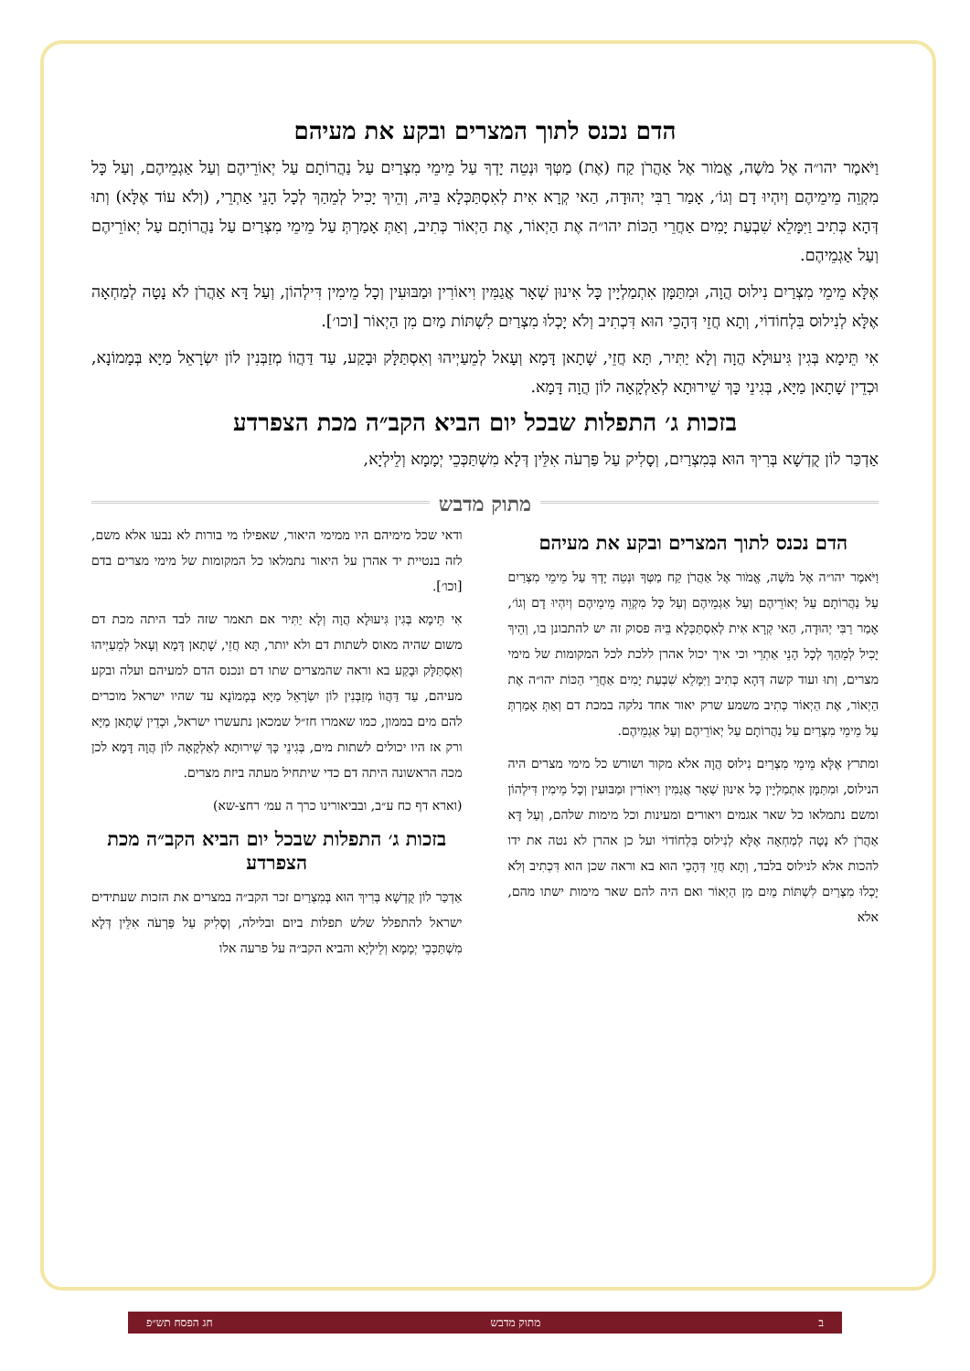הדם נכנס לתוך המצרים ובקע את מעיהם
וַיֹּאמֶר יהו״ה אֶל מֹשֶׁה, אֱמֹור אֶל אַהֲרֹן קַח (אֶת) מַטְּךָ וּנְטֵה יָדְךָ עַל מֵימֵי מִצְרַיִם עַל נַהֲרוֹתָם עַל יְאוֹרֵיהֶם וְעַל אַגְמֵיהֶם, וְעַל כָּל מִקְוֵה מֵימֵיהֶם וְיִהְיוּ דָם וְגוֹ׳, אָמַר רַבִּי יְהוּדָה, הַאי קְרָא אִית לְאִסְתַּכְּלָא בֵּיהּ, וְהֵיךְ יָכִיל לְמֵהַךְ לְכָל הָנֵי אַתְרֵי, (וְלֹא עוֹד אֶלָּא) וְתוּ דְּהָא כְּתִיב וַיִּמָּלֵא שִׁבְעַת יָמִים אַחֲרֵי הַכּוֹת יהו״ה אֶת הַיְאוֹר, אֶת הַיְאוֹר כְּתִיב, וְאַתְּ אָמַרְתְּ עַל מֵימֵי מִצְרַיִם עַל נַהֲרוֹתָם עַל יְאוֹרֵיהֶם וְעַל אַגְמֵיהֶם.
אֶלָּא מֵימֵי מִצְרַיִם נִילוּס הֲוָה, וּמִתַּמָּן אִתְמַלְיָין כָּל אִינוּן שְׁאָר אֲגַמִּין וִיאוֹרִין וּמַבּוּעִין וְכָל מֵימִין דִּילְהוֹן, וְעַל דָּא אַהֲרֹן לֹא נָטָה לְמַחְאָה אֶלָּא לְנִילוּס בִּלְחוֹדוֹי, וְתָא חֲזֵי דְּהָכֵי הוּא דִּכְתִיב וְלֹא יָכְלוּ מִצְרַיִם לִשְׁתּוֹת מַיִם מִן הַיְאוֹר [וכו׳].
אִי תֵּימָא בְּגִין גִּיעוּלָא הֲוָה וְלָא יַתִּיר, תָּא חֲזֵי, שָׁתָאן דָּמָא וְעָאל לְמֵעַיְיהוּ וְאִסְתַּלָּק וּבָקַע, עַד דַּהֲווֹ מְזַבְּנִין לוֹן יִשְׂרָאֵל מַיָּא בְּמָמוֹנָא, וּכְדֵין שָׁתָאן מַיָּא, בְּגִינֵי כָּךְ שֵׁירוּתָא לְאַלְקָאָה לוֹן הֲוָה דָּמָא.
בזכות ג׳ התפלות שבכל יום הביא הקב״ה מכת הצפרדע
אַדְכַּר לוֹן קֻדְשָׁא בְּרִיךְ הוּא בְּמִצְרַיִם, וְסָלִיק עַל פַּרְעֹה אִלֵּין דְּלָא מִשְׁתַּכְּכֵי יְמָמָא וְלֵילְיָא,
מתוק מדבש
הדם נכנס לתוך המצרים ובקע את מעיהם
וַיֹּאמֶר יהו״ה אֶל מֹשֶׁה, אֱמֹור אֶל אַהֲרֹן קַח מַטְּךָ וּנְטֵה יָדְךָ עַל מֵימֵי מִצְרַיִם עַל נַהֲרוֹתָם עַל יְאוֹרֵיהֶם וְעַל אַגְמֵיהֶם וְעַל כָּל מִקְוֵה מֵימֵיהֶם וְיִהְיוּ דָם וְגוֹ׳, אָמַר רַבִּי יְהוּדָה, הַאי קְרָא אִית לְאִסְתַּכְּלָא בֵּיהּ פסוק זה יש להתבונן בו, וְהֵיךְ יָכִיל לְמֵהַךְ לְכָל הָנֵי אַתְרֵי וכי איך יכול אהרן ללכת לכל המקומות של מימי מצרים, וְתוּ ועוד קשה דְּהָא כְּתִיב וַיִּמָּלֵא שִׁבְעַת יָמִים אַחֲרֵי הַכּוֹת יהו״ה אֶת הַיְאוֹר, אֶת הַיְאוֹר כְּתִיב משמע שרק יאור אחד נלקה במכת דם וְאַתְּ אָמַרְתְּ עַל מֵימֵי מִצְרַיִם עַל נַהֲרוֹתָם עַל יְאוֹרֵיהֶם וְעַל אַגְמֵיהֶם.
ומתרץ אֶלָּא מֵימֵי מִצְרַיִם נִילוּס הֲוָה אלא מקור ושורש כל מימי מצרים היה הנילוס, וּמִתַּמָּן אִתְמַלְיָין כָּל אִינוּן שְׁאָר אֲגַמִּין וִיאוֹרִין וּמַבּוּעִין וְכָל מֵימִין דִּילְהוֹן ומשם נתמלאו כל שאר אגמים ויאורים ומעינות וכל מימות שלהם, וְעַל דָּא אַהֲרֹן לֹא נָטָה לְמַחְאָה אֶלָּא לְנִילוּס בִּלְחוֹדוֹי ועל כן אהרן לא נטה את ידו להכות אלא לנילוס בלבד, וְתָא חֲזֵי דְּהָכֵי הוּא בא וראה שכן הוא דִּכְתִיב וְלֹא יָכְלוּ מִצְרַיִם לִשְׁתּוֹת מַיִם מִן הַיְאוֹר ואם היה להם שאר מימות ישתו מהם, אלא
ודאי שכל מימיהם היו ממימי היאור, שאפילו מי בורות לא נבעו אלא משם, לזה בנטיית יד אהרן על היאור נתמלאו כל המקומות של מימי מצרים בדם [וכו׳].
אִי תֵּימָא בְּגִין גִּיעוּלָא הֲוָה וְלָא יַתִּיר אם תאמר שזה לבד היתה מכת דם משום שהיה מאוס לשתות דם ולא יותר, תָּא חֲזֵי, שָׁתָאן דָּמָא וְעָאל לְמֵעַיְיהוּ וְאִסְתַּלָּק וּבָקַע בא וראה שהמצרים שתו דם ונכנס הדם למעיהם ועלה ובקע מעיהם, עַד דַּהֲווֹ מְזַבְּנִין לוֹן יִשְׂרָאֵל מַיָּא בְּמָמוֹנָא עד שהיו ישראל מוכרים להם מים בממון, כמו שאמרו חז״ל שמכאן נתעשרו ישראל, וּכְדֵין שָׁתָאן מַיָּא ורק אז היו יכולים לשתות מים, בְּגִינֵי כָּךְ שֵׁירוּתָא לְאַלְקָאָה לוֹן הֲוָה דָּמָא לכן מכה הראשונה היתה דם כדי שיתחיל מעתה ביזת מצרים.
(וארא דף כח ע״ב, ובביאורינו כרך ה עמ׳ רחצ-שא)
בזכות ג׳ התפלות שבכל יום הביא הקב״ה מכת הצפרדע
אַדְכַּר לוֹן קֻדְשָׁא בְּרִיךְ הוּא בְּמִצְרַיִם זכר הקב״ה במצרים את הזכות שעתידים ישראל להתפלל שלש תפלות ביום ובלילה, וְסָלִיק עַל פַּרְעֹה אִלֵּין דְּלָא מִשְׁתַּכְּכֵי יְמָמָא וְלֵילְיָא והביא הקב״ה על פרעה אלו
ב מתוק מדבש חג הפסח תש״פ